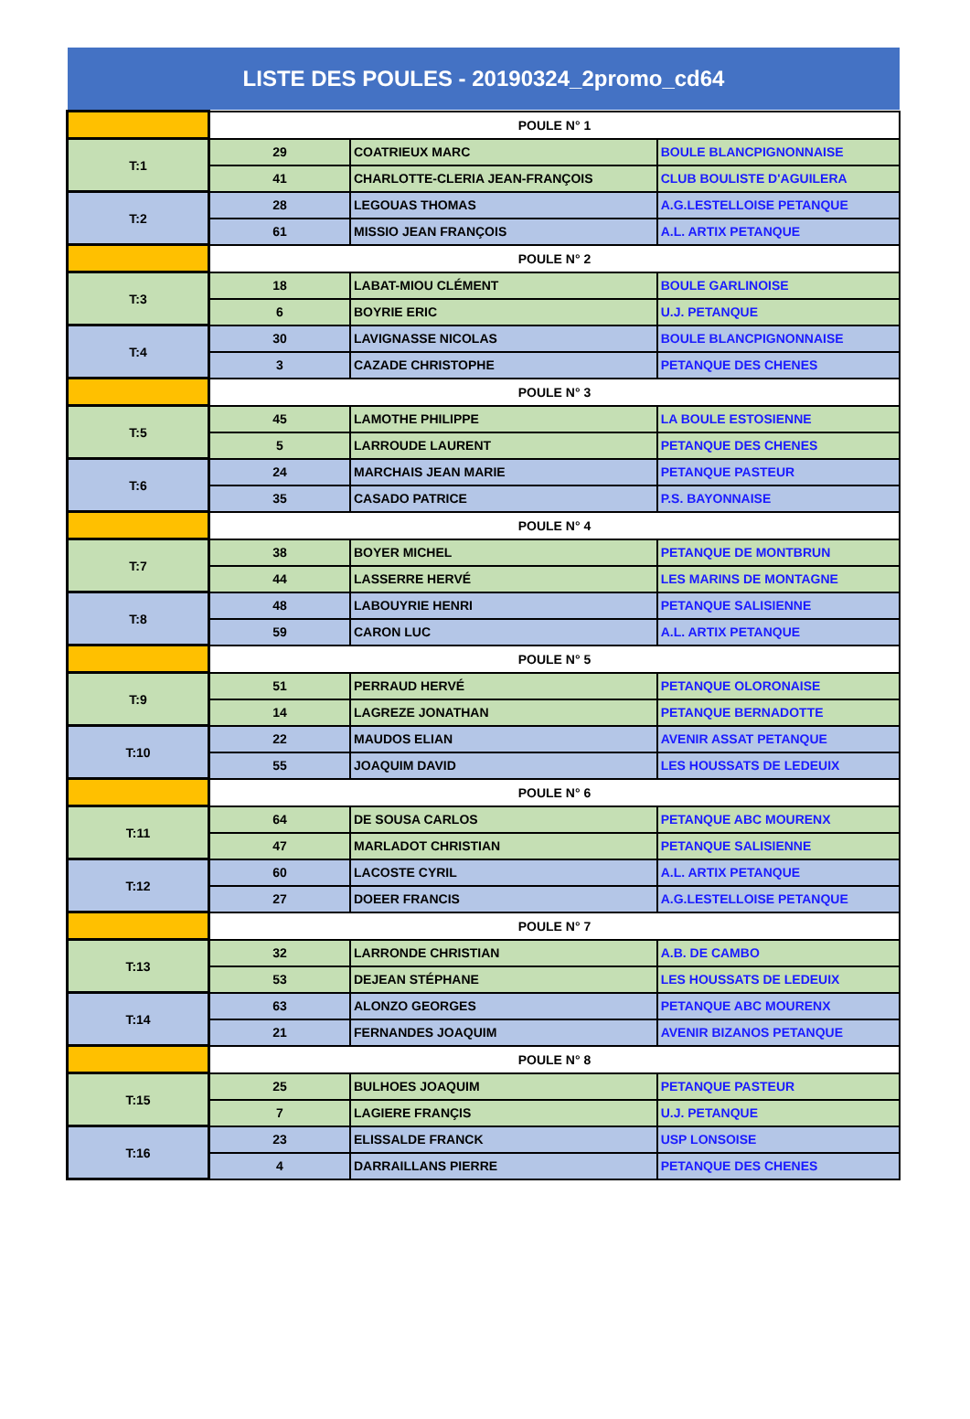LISTE DES POULES - 20190324_2promo_cd64
| | POULE N° 1 | | |
| T:1 | 29 | COATRIEUX MARC | BOULE BLANCPIGNONNAISE |
| | 41 | CHARLOTTE-CLERIA JEAN-FRANÇOIS | CLUB BOULISTE D'AGUILERA |
| T:2 | 28 | LEGOUAS THOMAS | A.G.LESTELLOISE PETANQUE |
| | 61 | MISSIO JEAN FRANÇOIS | A.L. ARTIX PETANQUE |
| | POULE N° 2 | | |
| T:3 | 18 | LABAT-MIOU CLÉMENT | BOULE GARLINOISE |
| | 6 | BOYRIE ERIC | U.J. PETANQUE |
| T:4 | 30 | LAVIGNASSE NICOLAS | BOULE BLANCPIGNONNAISE |
| | 3 | CAZADE CHRISTOPHE | PETANQUE DES CHENES |
| | POULE N° 3 | | |
| T:5 | 45 | LAMOTHE PHILIPPE | LA BOULE ESTOSIENNE |
| | 5 | LARROUDE LAURENT | PETANQUE DES CHENES |
| T:6 | 24 | MARCHAIS JEAN MARIE | PETANQUE PASTEUR |
| | 35 | CASADO PATRICE | P.S. BAYONNAISE |
| | POULE N° 4 | | |
| T:7 | 38 | BOYER MICHEL | PETANQUE DE MONTBRUN |
| | 44 | LASSERRE HERVÉ | LES MARINS DE MONTAGNE |
| T:8 | 48 | LABOUYRIE HENRI | PETANQUE SALISIENNE |
| | 59 | CARON LUC | A.L. ARTIX PETANQUE |
| | POULE N° 5 | | |
| T:9 | 51 | PERRAUD HERVÉ | PETANQUE OLORONAISE |
| | 14 | LAGREZE JONATHAN | PETANQUE BERNADOTTE |
| T:10 | 22 | MAUDOS ELIAN | AVENIR ASSAT PETANQUE |
| | 55 | JOAQUIM DAVID | LES HOUSSATS DE LEDEUIX |
| | POULE N° 6 | | |
| T:11 | 64 | DE SOUSA CARLOS | PETANQUE ABC MOURENX |
| | 47 | MARLADOT CHRISTIAN | PETANQUE SALISIENNE |
| T:12 | 60 | LACOSTE CYRIL | A.L. ARTIX PETANQUE |
| | 27 | DOEER FRANCIS | A.G.LESTELLOISE PETANQUE |
| | POULE N° 7 | | |
| T:13 | 32 | LARRONDE CHRISTIAN | A.B. DE CAMBO |
| | 53 | DEJEAN STÉPHANE | LES HOUSSATS DE LEDEUIX |
| T:14 | 63 | ALONZO GEORGES | PETANQUE ABC MOURENX |
| | 21 | FERNANDES JOAQUIM | AVENIR BIZANOS PETANQUE |
| | POULE N° 8 | | |
| T:15 | 25 | BULHOES JOAQUIM | PETANQUE PASTEUR |
| | 7 | LAGIERE FRANÇIS | U.J. PETANQUE |
| T:16 | 23 | ELISSALDE FRANCK | USP LONSOISE |
| | 4 | DARRAILLANS PIERRE | PETANQUE DES CHENES |